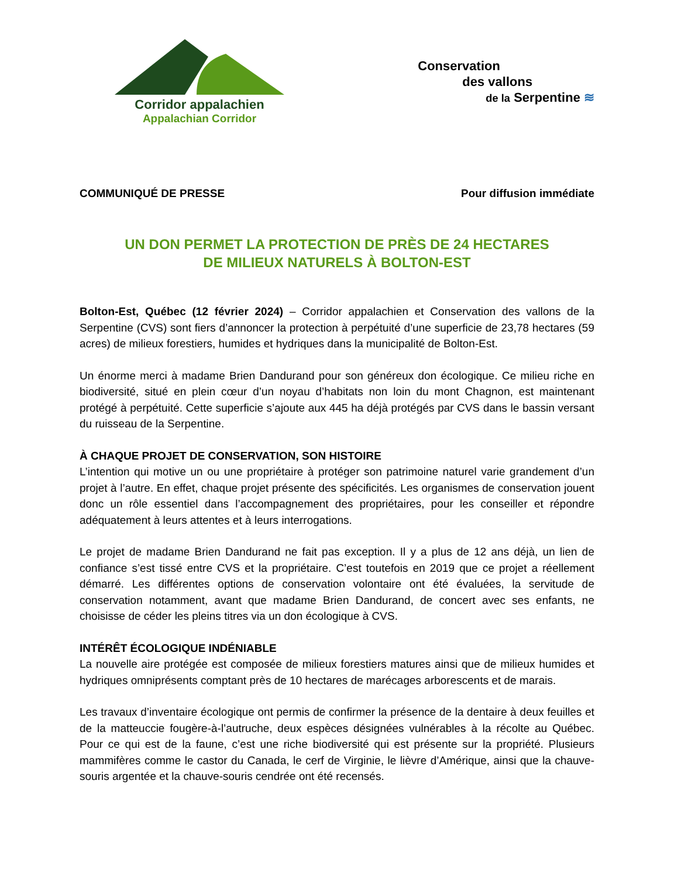Corridor appalachien
Appalachian Corridor
Conservation
des vallons
de la Serpentine ≋
COMMUNIQUÉ DE PRESSE Pour diffusion immédiate
UN DON PERMET LA PROTECTION DE PRÈS DE 24 HECTARES
DE MILIEUX NATURELS À BOLTON-EST
Bolton-Est, Québec (12 février 2024) – Corridor appalachien et Conservation des vallons de la Serpentine (CVS) sont fiers d’annoncer la protection à perpétuité d’une superficie de 23,78 hectares (59 acres) de milieux forestiers, humides et hydriques dans la municipalité de Bolton-Est.
Un énorme merci à madame Brien Dandurand pour son généreux don écologique. Ce milieu riche en biodiversité, situé en plein cœur d’un noyau d’habitats non loin du mont Chagnon, est maintenant protégé à perpétuité. Cette superficie s’ajoute aux 445 ha déjà protégés par CVS dans le bassin versant du ruisseau de la Serpentine.
À CHAQUE PROJET DE CONSERVATION, SON HISTOIRE
L’intention qui motive un ou une propriétaire à protéger son patrimoine naturel varie grandement d’un projet à l’autre. En effet, chaque projet présente des spécificités. Les organismes de conservation jouent donc un rôle essentiel dans l’accompagnement des propriétaires, pour les conseiller et répondre adéquatement à leurs attentes et à leurs interrogations.
Le projet de madame Brien Dandurand ne fait pas exception. Il y a plus de 12 ans déjà, un lien de confiance s’est tissé entre CVS et la propriétaire. C’est toutefois en 2019 que ce projet a réellement démarré. Les différentes options de conservation volontaire ont été évaluées, la servitude de conservation notamment, avant que madame Brien Dandurand, de concert avec ses enfants, ne choisisse de céder les pleins titres via un don écologique à CVS.
INTÉRÊT ÉCOLOGIQUE INDÉNIABLE
La nouvelle aire protégée est composée de milieux forestiers matures ainsi que de milieux humides et hydriques omniprésents comptant près de 10 hectares de marécages arborescents et de marais.
Les travaux d’inventaire écologique ont permis de confirmer la présence de la dentaire à deux feuilles et de la matteuccie fougère-à-l’autruche, deux espèces désignées vulnérables à la récolte au Québec. Pour ce qui est de la faune, c’est une riche biodiversité qui est présente sur la propriété. Plusieurs mammifères comme le castor du Canada, le cerf de Virginie, le lièvre d’Amérique, ainsi que la chauve-souris argentée et la chauve-souris cendrée ont été recensés.